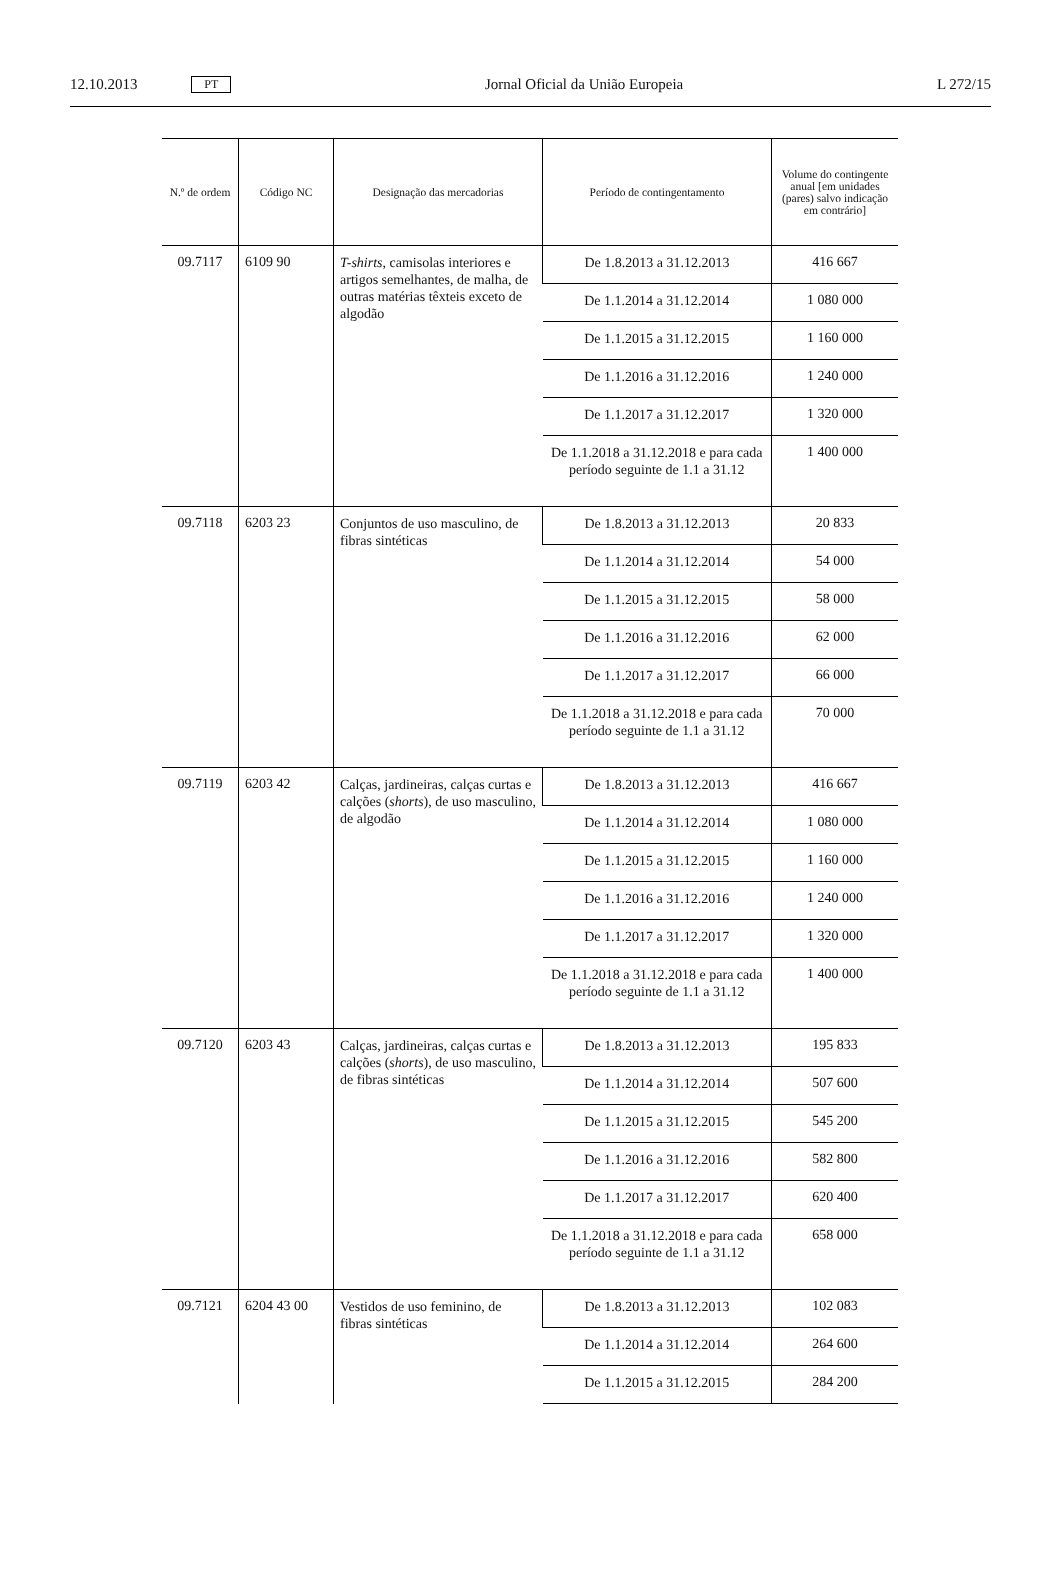12.10.2013 PT Jornal Oficial da União Europeia L 272/15
| N.º de ordem | Código NC | Designação das mercadorias | Período de contingentamento | Volume do contingente anual [em unidades (pares) salvo indicação em contrário] |
| --- | --- | --- | --- | --- |
| 09.7117 | 6109 90 | T-shirts , camisolas interiores e artigos semelhantes, de malha, de outras matérias têxteis exceto de algodão | De 1.8.2013 a 31.12.2013 | 416 667 |
| | | | De 1.1.2014 a 31.12.2014 | 1 080 000 |
| | | | De 1.1.2015 a 31.12.2015 | 1 160 000 |
| | | | De 1.1.2016 a 31.12.2016 | 1 240 000 |
| | | | De 1.1.2017 a 31.12.2017 | 1 320 000 |
| | | | De 1.1.2018 a 31.12.2018 e para cada período seguinte de 1.1 a 31.12 | 1 400 000 |
| 09.7118 | 6203 23 | Conjuntos de uso masculino, de fibras sintéticas | De 1.8.2013 a 31.12.2013 | 20 833 |
| | | | De 1.1.2014 a 31.12.2014 | 54 000 |
| | | | De 1.1.2015 a 31.12.2015 | 58 000 |
| | | | De 1.1.2016 a 31.12.2016 | 62 000 |
| | | | De 1.1.2017 a 31.12.2017 | 66 000 |
| | | | De 1.1.2018 a 31.12.2018 e para cada período seguinte de 1.1 a 31.12 | 70 000 |
| 09.7119 | 6203 42 | Calças, jardineiras, calças curtas e calções ( shorts ), de uso masculino, de algodão | De 1.8.2013 a 31.12.2013 | 416 667 |
| | | | De 1.1.2014 a 31.12.2014 | 1 080 000 |
| | | | De 1.1.2015 a 31.12.2015 | 1 160 000 |
| | | | De 1.1.2016 a 31.12.2016 | 1 240 000 |
| | | | De 1.1.2017 a 31.12.2017 | 1 320 000 |
| | | | De 1.1.2018 a 31.12.2018 e para cada período seguinte de 1.1 a 31.12 | 1 400 000 |
| 09.7120 | 6203 43 | Calças, jardineiras, calças curtas e calções ( shorts ), de uso masculino, de fibras sintéticas | De 1.8.2013 a 31.12.2013 | 195 833 |
| | | | De 1.1.2014 a 31.12.2014 | 507 600 |
| | | | De 1.1.2015 a 31.12.2015 | 545 200 |
| | | | De 1.1.2016 a 31.12.2016 | 582 800 |
| | | | De 1.1.2017 a 31.12.2017 | 620 400 |
| | | | De 1.1.2018 a 31.12.2018 e para cada período seguinte de 1.1 a 31.12 | 658 000 |
| 09.7121 | 6204 43 00 | Vestidos de uso feminino, de fibras sintéticas | De 1.8.2013 a 31.12.2013 | 102 083 |
| | | | De 1.1.2014 a 31.12.2014 | 264 600 |
| | | | De 1.1.2015 a 31.12.2015 | 284 200 |